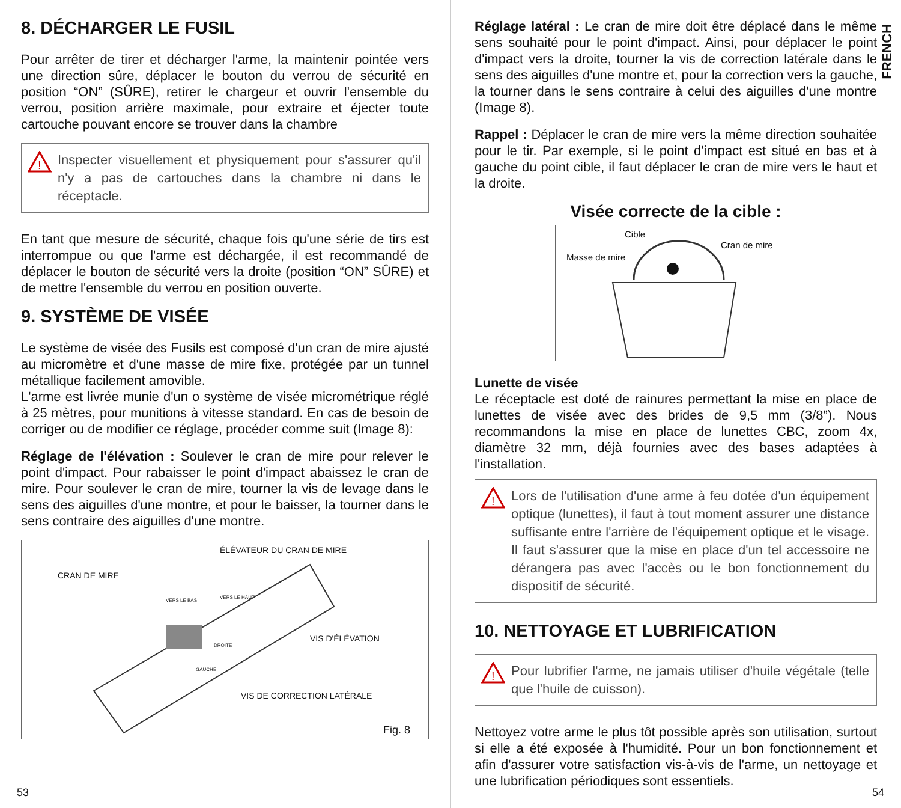8. DÉCHARGER LE FUSIL
Pour arrêter de tirer et décharger l'arme, la maintenir pointée vers une direction sûre, déplacer le bouton du verrou de sécurité en position “ON” (SÛRE), retirer le chargeur et ouvrir l'ensemble du verrou, position arrière maximale, pour extraire et éjecter toute cartouche pouvant encore se trouver dans la chambre
!
Inspecter visuellement et physiquement pour s'assurer qu'il n'y a pas de cartouches dans la chambre ni dans le réceptacle.
En tant que mesure de sécurité, chaque fois qu'une série de tirs est interrompue ou que l'arme est déchargée, il est recommandé de déplacer le bouton de sécurité vers la droite (position “ON” SÛRE) et de mettre l'ensemble du verrou en position ouverte.
9. SYSTÈME DE VISÉE
Le système de visée des Fusils est composé d'un cran de mire ajusté au micromètre et d'une masse de mire fixe, protégée par un tunnel métallique facilement amovible.
L'arme est livrée munie d'un o système de visée micrométrique réglé à 25 mètres, pour munitions à vitesse standard. En cas de besoin de corriger ou de modifier ce réglage, procéder comme suit (Image 8):
Réglage de l'élévation : Soulever le cran de mire pour relever le point d'impact. Pour rabaisser le point d'impact abaissez le cran de mire. Pour soulever le cran de mire, tourner la vis de levage dans le sens des aiguilles d'une montre, et pour le baisser, la tourner dans le sens contraire des aiguilles d'une montre.
ÉLÉVATEUR DU CRAN DE MIRE
CRAN DE MIRE
VERS LE BAS
VERS LE HAUT
VIS D'ÉLÉVATION
DROITE
GAUCHE
VIS DE CORRECTION LATÉRALE
Fig. 8
53
FRENCH
Réglage latéral : Le cran de mire doit être déplacé dans le même sens souhaité pour le point d'impact. Ainsi, pour déplacer le point d'impact vers la droite, tourner la vis de correction latérale dans le sens des aiguilles d'une montre et, pour la correction vers la gauche, la tourner dans le sens contraire à celui des aiguilles d'une montre (Image 8).
Rappel : Déplacer le cran de mire vers la même direction souhaitée pour le tir. Par exemple, si le point d'impact est situé en bas et à gauche du point cible, il faut déplacer le cran de mire vers le haut et la droite.
Visée correcte de la cible :
Cible
Cran de mire
Masse de mire
Lunette de visée
Le réceptacle est doté de rainures permettant la mise en place de lunettes de visée avec des brides de 9,5 mm (3/8”). Nous recommandons la mise en place de lunettes CBC, zoom 4x, diamètre 32 mm, déjà fournies avec des bases adaptées à l'installation.
!
Lors de l'utilisation d'une arme à feu dotée d'un équipement optique (lunettes), il faut à tout moment assurer une distance suffisante entre l'arrière de l'équipement optique et le visage. Il faut s'assurer que la mise en place d'un tel accessoire ne dérangera pas avec l'accès ou le bon fonctionnement du dispositif de sécurité.
10. NETTOYAGE ET LUBRIFICATION
!
Pour lubrifier l'arme, ne jamais utiliser d'huile végétale (telle que l'huile de cuisson).
Nettoyez votre arme le plus tôt possible après son utilisation, surtout si elle a été exposée à l'humidité. Pour un bon fonctionnement et afin d'assurer votre satisfaction vis-à-vis de l'arme, un nettoyage et une lubrification périodiques sont essentiels.
54